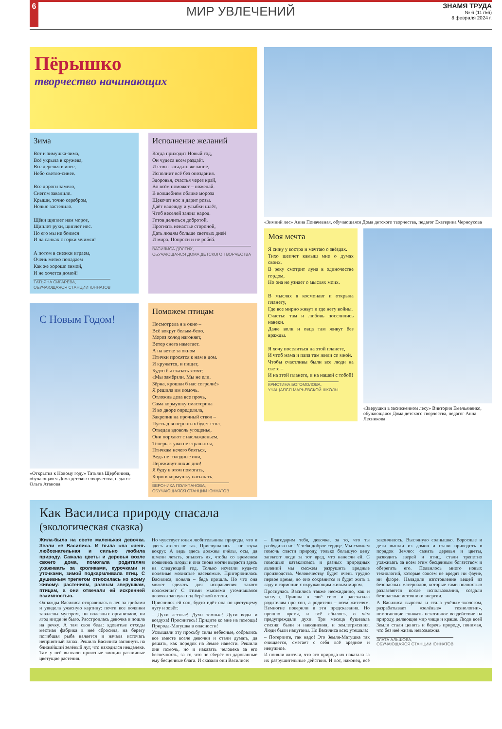6
МИР УВЛЕЧЕНИЙ
ЗНАМЯ ТРУДА
№ 6 (11756)
8 февраля 2024 г.
Пёрышко
творчество начинающих
Зима
Вот и зимушка-зима,
Всё укрыла в кружева,
Все деревья в инее,
Небо светло-синее.
Все дороги замело,
Снегом завалило.
Крыши, точно серебром,
Ночью застелило.
Щёки щиплет нам мороз,
Щиплет руки, щиплет нос.
Но его мы не боимся
И на санках с горки мчимся!
А потом в снежки играем,
Очень метко попадаем
Как же хорошо зимой,
И не хочется домой!
ТАТЬЯНА СИГАРЁВА,
ОБУЧАЮЩАЯСЯ СТАНЦИИ ЮННАТОВ
Исполнение желаний
Когда приходит Новый год,
Он чудеса всем раздаёт.
И стоит загадать желание,
Исполнит всё без опоздания.
Здоровья, счастья через край,
Во всём поможет – пожелай.
В волшебном облике мороза
Щекочет нос и дарит розы.
Даёт надежду и улыбки шлёт,
Чтоб веселей зажил народ.
Готов делиться добротой,
Прогнать ненастье стороной,
Дать людям больше светлых дней
И мира. Попроси и не робей.
ВАСИЛИСА ДОЛГИХ,
ОБУЧАЮЩАЯСЯ ДОМА ДЕТСКОГО ТВОРЧЕСТВА
С Новым Годом!
«Открытка к Новому году» Татьяна Щербинина, обучающаяся Дома детского творчества, педагог Ольга Атанова
Поможем птицам
Посмотрела я в окно –
Всё вокруг белым-бело.
Мороз холод нагоняет,
Ветер снега наметает.
А на ветке за окном
Птички просятся к нам в дом.
И кружатся, и пищат,
Будто бы сказать хотят:
«Мы замёрзли. Мы не ели.
Зёрна, крошки б нас согрели!»
Я решила им помочь.
Отложив дела все прочь,
Сама кормушку смастерила
И во дворе определила,
Закрепив на прочный ствол –
Пусть для пернатых будет стол.
Отведав вдоволь угощенье,
Они порхают с наслажденьем.
Теперь стужи не страшатся,
Птичкам нечего бояться,
Ведь не голодные они,
Переживут лихие дни!
Я буду в этом помогать,
Корм в кормушку насыпать.
ВЕРОНИКА ПОЛУПАНОВА,
ОБУЧАЮЩАЯСЯ СТАНЦИИ ЮННАТОВ
«Зимний лес» Анна Поначевная, обучающаяся Дома детского творчества, педагог Екатерина Черноусова
Моя мечта
Я сижу у костра и мечтаю о звёздах.
Тихо шепчет камыш мне о думах своих.
В реку смотрит луна в одиночестве гордом,
Но она не узнает о мыслях моих.
В мыслях я космонавт и открыла планету,
Где все мирно живут и где нету войны.
Счастье там и любовь поселились навеки.
Даже волк и овца там живут без вражды.
Я хочу поселиться на этой планете,
И чтоб мама и папа там жили со мной.
Чтобы счастливы были все люди на свете –
И на этой планете, и на нашей с тобой!
КРИСТИНА БОГОМОЛОВА,
УЧАЩАЯСЯ МАРЬЕВСКОЙ ШКОЛЫ
«Зверушки в заснеженном лесу» Виктория Емельяненко, обучающаяся Дома детского творчества, педагог Анна Лесникова
Как Василиса природу спасала
(экологическая сказка)
Жила-была на свете маленькая девочка. Звали её Василиса. И была она очень любознательная и сильно любила природу. Сажала цветы и деревья возле своего дома, помогала родителям ухаживать за кроликами, курочками и уточками, зимой подкармливала птиц. С душевным трепетом относилась ко всему живому: растениям, разным зверушкам, птицам, а они отвечали ей искренней взаимностью.
Однажды Василиса отправилась в лес за грибами и увидела ужасную картину: почти все полянки завалены мусором, ни полезных организмов, ни ягод нигде не было. Расстроилась девочка и пошла на речку. А там своя беда: ядовитые отходы местная фабрика в неё сбросила, на берегу погибшая рыба валяется и начала источать неприятный запах. Решила Василиса заглянуть на ближайший зелёный луг, что находился невдалеке. Там у неё вызвали приятные эмоции различные цветущие растения.
Но чувствует юная любительница природы, что и здесь что-то не так. Прислушалась – ни звука вокруг. А ведь здесь должны пчёлы, осы, да шмели летать, опылять их, чтобы со временем появились плоды и они снова могли вырасти здесь на следующий год. Только исчезли куда-то полезные мохнатые насекомые. Пригорюнилась Василиса, поняла – беда пришла. Но что она может сделать для исправления такого положения? С этими мыслями утомившаяся девочка заснула под берёзкой в тени.
Приснился ей сон, будто идёт она по цветущему лугу и зовёт:
– Духи лесные! Духи земные! Духи воды и воздуха! Проснитесь! Придите ко мне на помощь! Природа-Матушка в опасности!
Услышали эту просьбу силы небесные, собрались все вместе возле девочки и стали думать, да решать, как порядок на Земле навести. Решили они помочь, но и наказать человека за его беспечность, за то, что не сберёг он дарованные ему бесценные блага. И сказали они Василисе:
– Благодарим тебя, девочка, за то, что ты разбудила нас! У тебя доброе сердце. Мы сможем помочь спасти природу, только большую цену заплатят люди за тот вред, что нанесли ей. С помощью катаклизмов и разных природных явлений мы сможем разрушить вредные производства. Человечеству будет очень трудно первое время, но оно сохранится и будет жить в ладу и гармонии с окружающим живым миром.
Проснулась Василиса также неожиданно, как и заснула. Пришла в своё село и рассказала родителям про сон, а родители – всем жителям. Немногие поверили в эти предсказания. Но прошло время, и всё сбылось, о чём предупреждали духи. Три месяца бушевала стихия: были и наводнения, и землетрясения. Люди были напуганы. Но Василиса всех утешала:
– Потерпите, так надо! Это Земля-Матушка так очищается, сметает с себя всё вредное и ненужное.
И поняли жители, что это природа их наказала за их разрушительные действия. И вот, наконец, всё закончилось. Выглянуло солнышко. Взрослые и дети вышли из домов и стали приводить в порядок Землю: сажать деревья и цветы, разводить зверей и птиц, стали трепетно ухаживать за всем этим бесценным богатством и оберегать его. Появилось много новых технологий, которые совсем не вредят ни фауне, ни флоре. Наладили изготовление вещей из безопасных материалов, которые сами полностью разлагаются после использования, создали безопасные источники энергии.
А Василиса выросла и стала учёным-экологом, разрабатывает «зелёные» технологии», помогающие снижать негативное воздействие на природу, делающие мир чище и краше. Люди всей Земли стали ценить и беречь природу, понимая, что без неё жизнь невозможна.
ЗЛАТА АЛЬШОВА,
ОБУЧАЮЩАЯСЯ СТАНЦИИ ЮННАТОВ